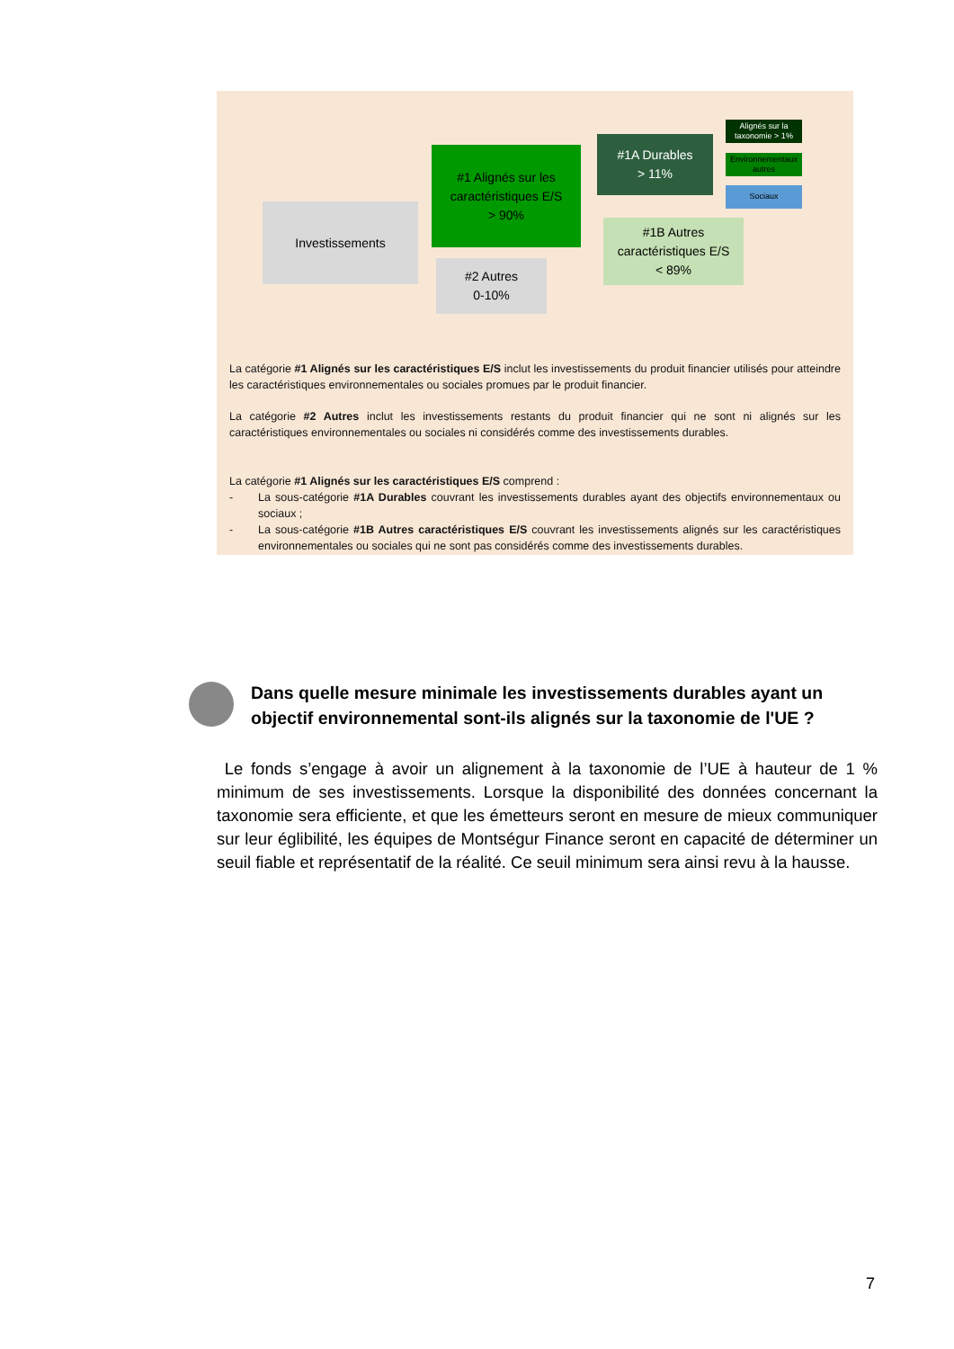Investissements
#1 Alignés sur les caractéristiques E/S
> 90%
#2 Autres
0-10%
#1A Durables
> 11%
#1B Autres caractéristiques E/S
< 89%
Alignés sur la taxonomie > 1%
Environnementaux autres
Sociaux
La catégorie #1 Alignés sur les caractéristiques E/S inclut les investissements du produit financier utilisés pour atteindre les caractéristiques environnementales ou sociales promues par le produit financier.
La catégorie #2 Autres inclut les investissements restants du produit financier qui ne sont ni alignés sur les caractéristiques environnementales ou sociales ni considérés comme des investissements durables.
La catégorie #1 Alignés sur les caractéristiques E/S comprend :
- La sous-catégorie #1A Durables couvrant les investissements durables ayant des objectifs environnementaux ou sociaux ;
- La sous-catégorie #1B Autres caractéristiques E/S couvrant les investissements alignés sur les caractéristiques environnementales ou sociales qui ne sont pas considérés comme des investissements durables.
Dans quelle mesure minimale les investissements durables ayant un objectif environnemental sont-ils alignés sur la taxonomie de l'UE ?
Le fonds s’engage à avoir un alignement à la taxonomie de l’UE à hauteur de 1 % minimum de ses investissements. Lorsque la disponibilité des données concernant la taxonomie sera efficiente, et que les émetteurs seront en mesure de mieux communiquer sur leur églibilité, les équipes de Montségur Finance seront en capacité de déterminer un seuil fiable et représentatif de la réalité. Ce seuil minimum sera ainsi revu à la hausse.
7